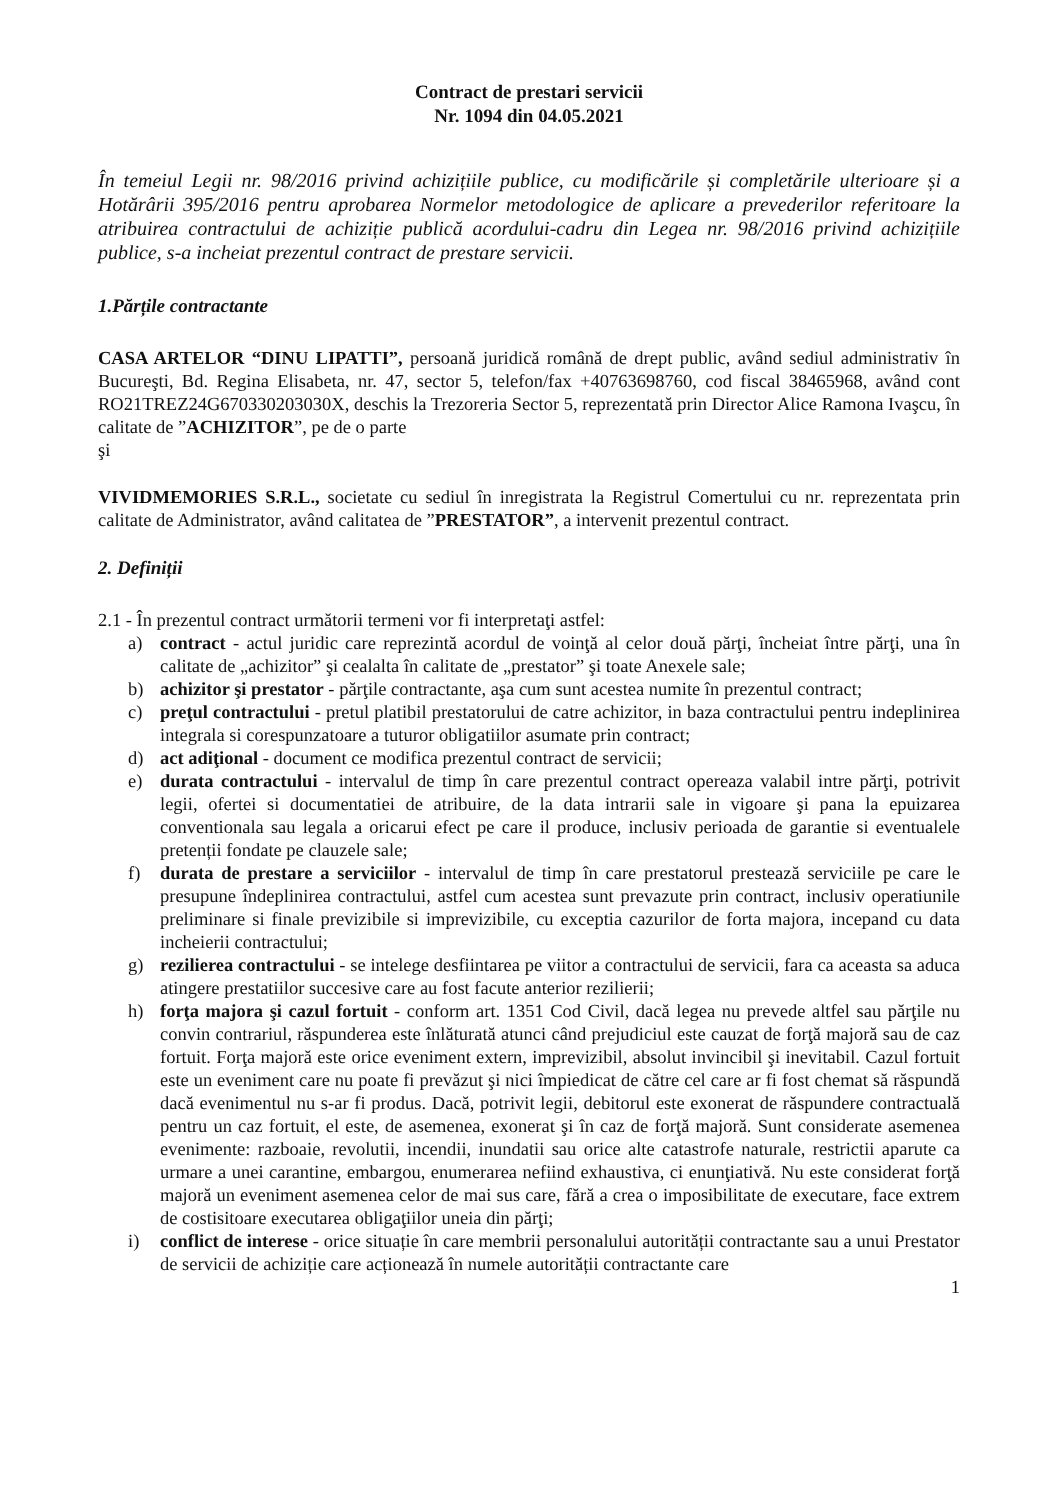Contract de prestari servicii
Nr. 1094 din 04.05.2021
În temeiul Legii nr. 98/2016 privind achizițiile publice, cu modificările și completările ulterioare și a Hotărârii 395/2016 pentru aprobarea Normelor metodologice de aplicare a prevederilor referitoare la atribuirea contractului de achiziție publică acordului-cadru din Legea nr. 98/2016 privind achizițiile publice, s-a incheiat prezentul contract de prestare servicii.
1.Părțile contractante
CASA ARTELOR “DINU LIPATTI”, persoană juridică română de drept public, având sediul administrativ în Bucureşti, Bd. Regina Elisabeta, nr. 47, sector 5, telefon/fax +40763698760, cod fiscal 38465968, având cont RO21TREZ24G670330203030X, deschis la Trezoreria Sector 5, reprezentată prin Director Alice Ramona Ivaşcu, în calitate de ”ACHIZITOR”, pe de o parte
şi
VIVIDMEMORIES S.R.L., societate cu sediul în inregistrata la Registrul Comertului cu nr. reprezentata prin calitate de Administrator, având calitatea de ”PRESTATOR”, a intervenit prezentul contract.
2. Definiții
2.1 - În prezentul contract următorii termeni vor fi interpretaţi astfel:
a) contract - actul juridic care reprezintă acordul de voinţă al celor două părţi, încheiat între părţi, una în calitate de „achizitor” şi cealalta în calitate de „prestator” şi toate Anexele sale;
b) achizitor şi prestator - părţile contractante, aşa cum sunt acestea numite în prezentul contract;
c) preţul contractului - pretul platibil prestatorului de catre achizitor, in baza contractului pentru indeplinirea integrala si corespunzatoare a tuturor obligatiilor asumate prin contract;
d) act adiţional - document ce modifica prezentul contract de servicii;
e) durata contractului - intervalul de timp în care prezentul contract opereaza valabil intre părţi, potrivit legii, ofertei si documentatiei de atribuire, de la data intrarii sale in vigoare şi pana la epuizarea conventionala sau legala a oricarui efect pe care il produce, inclusiv perioada de garantie si eventualele pretenții fondate pe clauzele sale;
f) durata de prestare a serviciilor - intervalul de timp în care prestatorul prestează serviciile pe care le presupune îndeplinirea contractului, astfel cum acestea sunt prevazute prin contract, inclusiv operatiunile preliminare si finale previzibile si imprevizibile, cu exceptia cazurilor de forta majora, incepand cu data incheierii contractului;
g) rezilierea contractului - se intelege desfiintarea pe viitor a contractului de servicii, fara ca aceasta sa aduca atingere prestatiilor succesive care au fost facute anterior rezilierii;
h) forţa majora şi cazul fortuit - conform art. 1351 Cod Civil, dacă legea nu prevede altfel sau părţile nu convin contrariul, răspunderea este înlăturată atunci când prejudiciul este cauzat de forţă majoră sau de caz fortuit. Forţa majoră este orice eveniment extern, imprevizibil, absolut invincibil şi inevitabil. Cazul fortuit este un eveniment care nu poate fi prevăzut şi nici împiedicat de către cel care ar fi fost chemat să răspundă dacă evenimentul nu s-ar fi produs. Dacă, potrivit legii, debitorul este exonerat de răspundere contractuală pentru un caz fortuit, el este, de asemenea, exonerat şi în caz de forţă majoră. Sunt considerate asemenea evenimente: razboaie, revolutii, incendii, inundatii sau orice alte catastrofe naturale, restrictii aparute ca urmare a unei carantine, embargou, enumerarea nefiind exhaustiva, ci enunţiativă. Nu este considerat forţă majoră un eveniment asemenea celor de mai sus care, fără a crea o imposibilitate de executare, face extrem de costisitoare executarea obligaţiilor uneia din părţi;
i) conflict de interese - orice situație în care membrii personalului autorității contractante sau a unui Prestator de servicii de achiziție care acționează în numele autorității contractante care
1